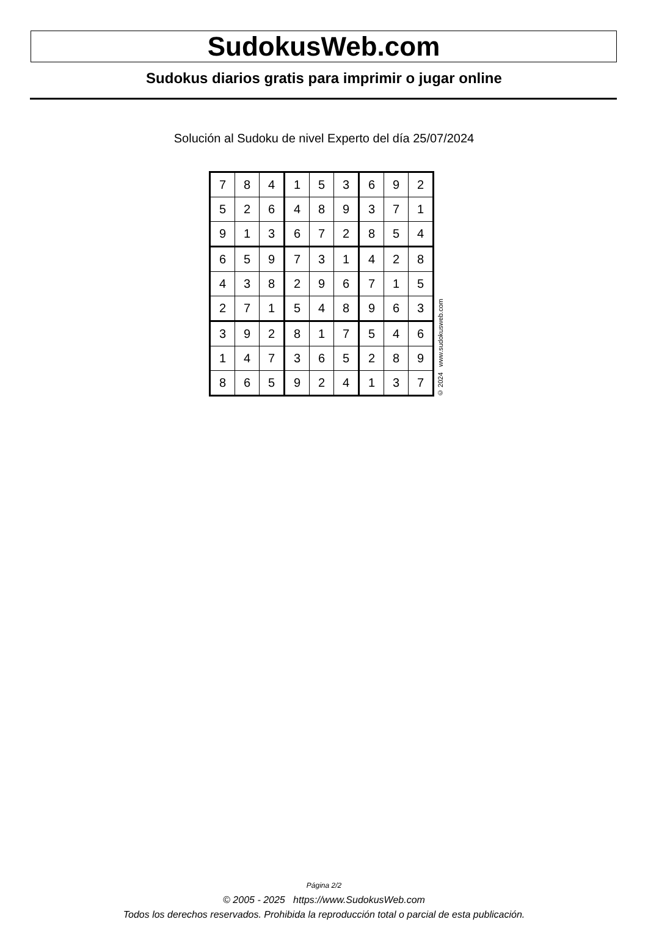SudokusWeb.com
Sudokus diarios gratis para imprimir o jugar online
Solución al Sudoku de nivel Experto del día 25/07/2024
| 7 | 8 | 4 | 1 | 5 | 3 | 6 | 9 | 2 |
| 5 | 2 | 6 | 4 | 8 | 9 | 3 | 7 | 1 |
| 9 | 1 | 3 | 6 | 7 | 2 | 8 | 5 | 4 |
| 6 | 5 | 9 | 7 | 3 | 1 | 4 | 2 | 8 |
| 4 | 3 | 8 | 2 | 9 | 6 | 7 | 1 | 5 |
| 2 | 7 | 1 | 5 | 4 | 8 | 9 | 6 | 3 |
| 3 | 9 | 2 | 8 | 1 | 7 | 5 | 4 | 6 |
| 1 | 4 | 7 | 3 | 6 | 5 | 2 | 8 | 9 |
| 8 | 6 | 5 | 9 | 2 | 4 | 1 | 3 | 7 |
© 2024 www.sudokusweb.com
Página 2/2
© 2005 - 2025 https://www.SudokusWeb.com
Todos los derechos reservados. Prohibida la reproducción total o parcial de esta publicación.